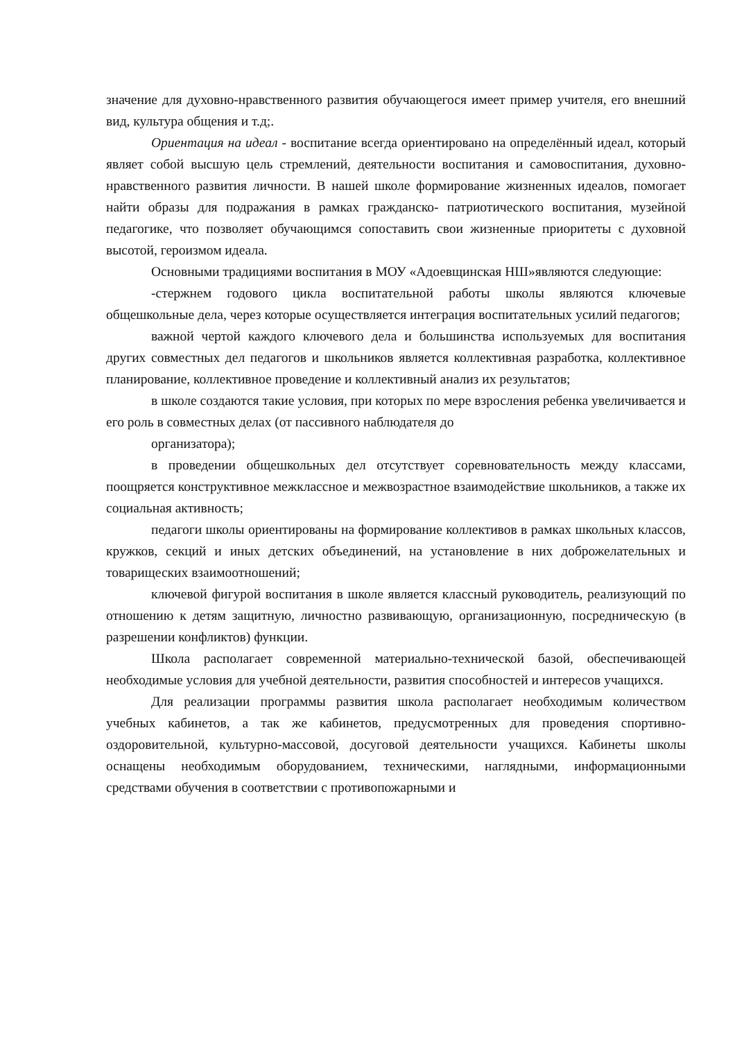значение для духовно-нравственного развития обучающегося имеет пример учителя, его внешний вид, культура общения и т.д;.
Ориентация на идеал - воспитание всегда ориентировано на определённый идеал, который являет собой высшую цель стремлений, деятельности воспитания и самовоспитания, духовно-нравственного развития личности. В нашей школе формирование жизненных идеалов, помогает найти образы для подражания в рамках гражданско- патриотического воспитания, музейной педагогике, что позволяет обучающимся сопоставить свои жизненные приоритеты с духовной высотой, героизмом идеала.
Основными традициями воспитания в МОУ «Адоевщинская НШ»являются следующие:
-стержнем годового цикла воспитательной работы школы являются ключевые общешкольные дела, через которые осуществляется интеграция воспитательных усилий педагогов;
важной чертой каждого ключевого дела и большинства используемых для воспитания других совместных дел педагогов и школьников является коллективная разработка, коллективное планирование, коллективное проведение и коллективный анализ их результатов;
в школе создаются такие условия, при которых по мере взросления ребенка увеличивается и его роль в совместных делах (от пассивного наблюдателя до
организатора);
в проведении общешкольных дел отсутствует соревновательность между классами, поощряется конструктивное межклассное и межвозрастное взаимодействие школьников, а также их социальная активность;
педагоги школы ориентированы на формирование коллективов в рамках школьных классов, кружков, секций и иных детских объединений, на установление в них доброжелательных и товарищеских взаимоотношений;
ключевой фигурой воспитания в школе является классный руководитель, реализующий по отношению к детям защитную, личностно развивающую, организационную, посредническую (в разрешении конфликтов) функции.
Школа располагает современной материально-технической базой, обеспечивающей необходимые условия для учебной деятельности, развития способностей и интересов учащихся.
Для реализации программы развития школа располагает необходимым количеством учебных кабинетов, а так же кабинетов, предусмотренных для проведения спортивно-оздоровительной, культурно-массовой, досуговой деятельности учащихся. Кабинеты школы оснащены необходимым оборудованием, техническими, наглядными, информационными средствами обучения в соответствии с противопожарными и